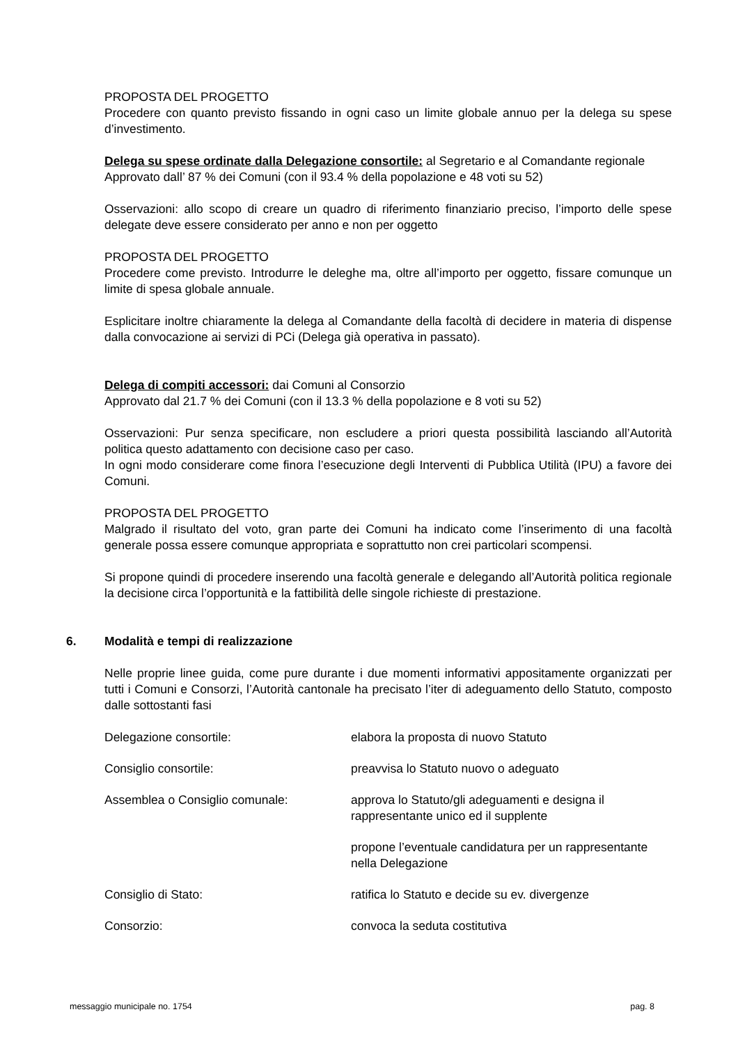PROPOSTA DEL PROGETTO
Procedere con quanto previsto fissando in ogni caso un limite globale annuo per la delega su spese d’investimento.
Delega su spese ordinate dalla Delegazione consortile: al Segretario e al Comandante regionale
Approvato dall’ 87 % dei Comuni (con il 93.4 % della popolazione e 48 voti su 52)
Osservazioni: allo scopo di creare un quadro di riferimento finanziario preciso, l’importo delle spese delegate deve essere considerato per anno e non per oggetto
PROPOSTA DEL PROGETTO
Procedere come previsto. Introdurre le deleghe ma, oltre all’importo per oggetto, fissare comunque un limite di spesa globale annuale.
Esplicitare inoltre chiaramente la delega al Comandante della facoltà di decidere in materia di dispense dalla convocazione ai servizi di PCi (Delega già operativa in passato).
Delega di compiti accessori: dai Comuni al Consorzio
Approvato dal 21.7 % dei Comuni (con il 13.3 % della popolazione e 8 voti su 52)
Osservazioni: Pur senza specificare, non escludere a priori questa possibilità lasciando all’Autorità politica questo adattamento con decisione caso per caso.
In ogni modo considerare come finora l’esecuzione degli Interventi di Pubblica Utilità (IPU) a favore dei Comuni.
PROPOSTA DEL PROGETTO
Malgrado il risultato del voto, gran parte dei Comuni ha indicato come l’inserimento di una facoltà generale possa essere comunque appropriata e soprattutto non crei particolari scompensi.
Si propone quindi di procedere inserendo una facoltà generale e delegando all’Autorità politica regionale la decisione circa l’opportunità e la fattibilità delle singole richieste di prestazione.
6. Modalità e tempi di realizzazione
Nelle proprie linee guida, come pure durante i due momenti informativi appositamente organizzati per tutti i Comuni e Consorzi, l’Autorità cantonale ha precisato l’iter di adeguamento dello Statuto, composto dalle sottostanti fasi
| Delegazione consortile: | elabora la proposta di nuovo Statuto |
| Consiglio consortile: | preavvisa lo Statuto nuovo o adeguato |
| Assemblea o Consiglio comunale: | approva lo Statuto/gli adeguamenti e designa il rappresentante unico ed il supplente |
| | propone l’eventuale candidatura per un rappresentante nella Delegazione |
| Consiglio di Stato: | ratifica lo Statuto e decide su ev. divergenze |
| Consorzio: | convoca la seduta costitutiva |
messaggio municipale no. 1754 pag. 8